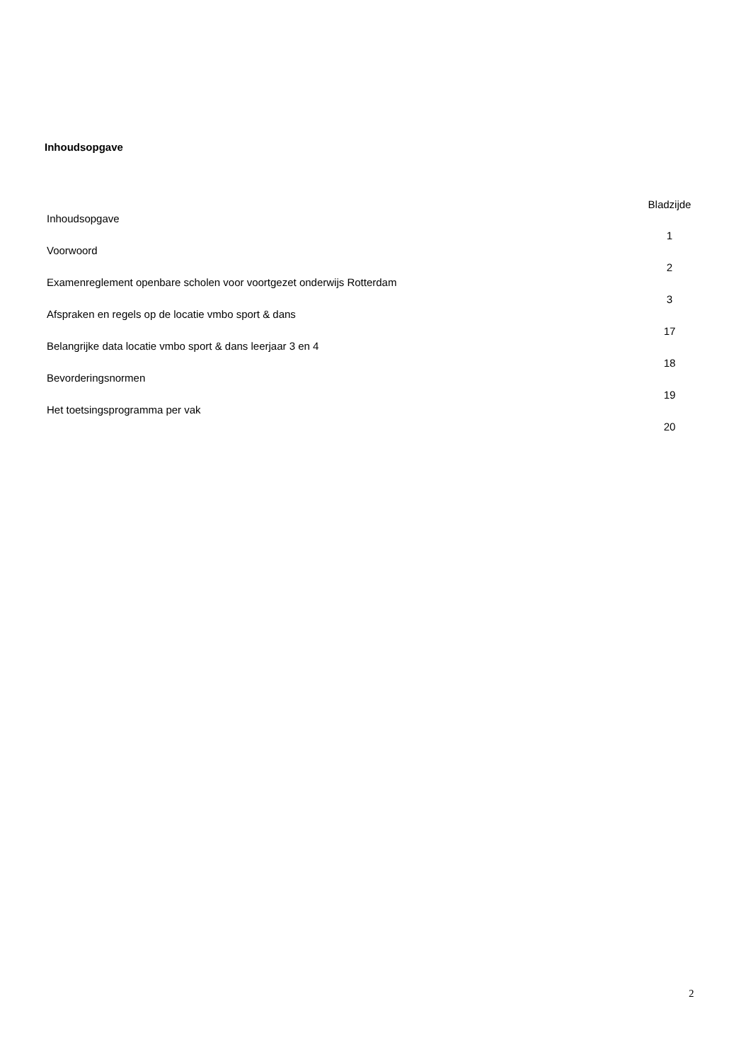Inhoudsopgave
| | Bladzijde |
| Inhoudsopgave | 1 |
| Voorwoord | 2 |
| Examenreglement openbare scholen voor voortgezet onderwijs Rotterdam | 3 |
| Afspraken en regels op de locatie vmbo sport & dans | 17 |
| Belangrijke data locatie vmbo sport & dans leerjaar 3 en 4 | 18 |
| Bevorderingsnormen | 19 |
| Het toetsingsprogramma per vak | 20 |
2